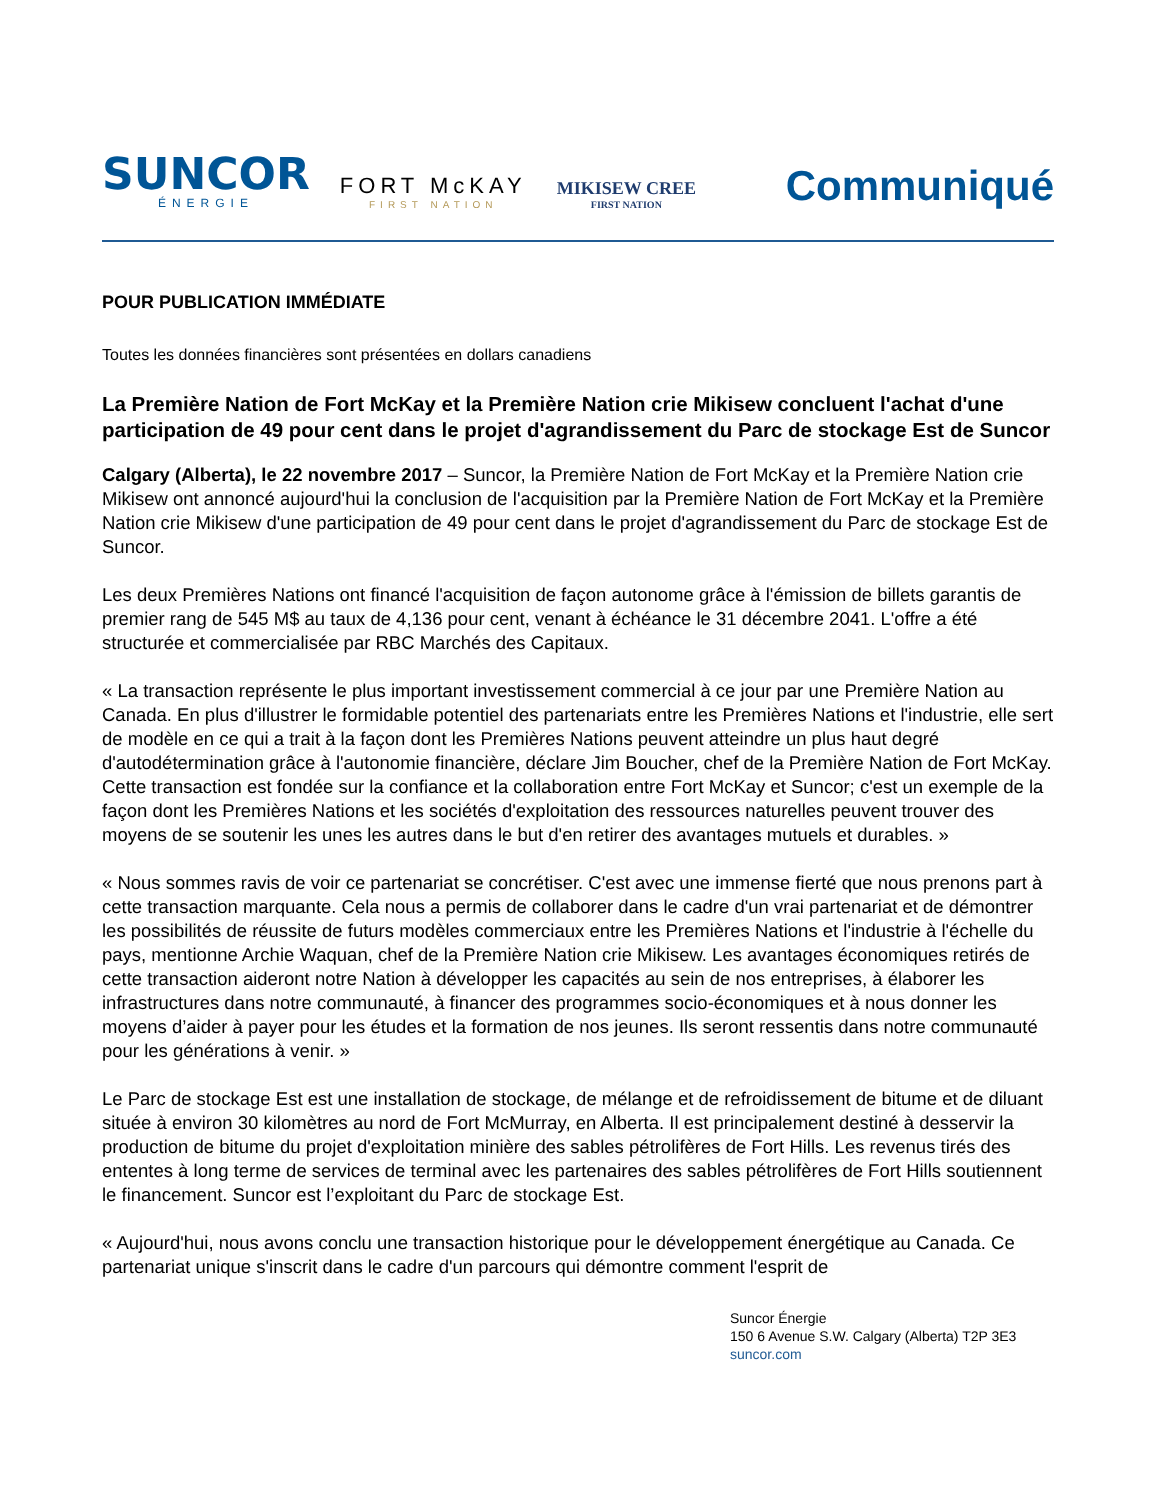SUNCOR
ÉNERGIE
FORT McKAY
FIRST NATION
MIKISEW CREE
FIRST NATION
Communiqué
POUR PUBLICATION IMMÉDIATE
Toutes les données financières sont présentées en dollars canadiens
La Première Nation de Fort McKay et la Première Nation crie Mikisew concluent l'achat d'une participation de 49 pour cent dans le projet d'agrandissement du Parc de stockage Est de Suncor
Calgary (Alberta), le 22 novembre 2017 – Suncor, la Première Nation de Fort McKay et la Première Nation crie Mikisew ont annoncé aujourd'hui la conclusion de l'acquisition par la Première Nation de Fort McKay et la Première Nation crie Mikisew d'une participation de 49 pour cent dans le projet d'agrandissement du Parc de stockage Est de Suncor.
Les deux Premières Nations ont financé l'acquisition de façon autonome grâce à l'émission de billets garantis de premier rang de 545 M$ au taux de 4,136 pour cent, venant à échéance le 31 décembre 2041. L'offre a été structurée et commercialisée par RBC Marchés des Capitaux.
« La transaction représente le plus important investissement commercial à ce jour par une Première Nation au Canada. En plus d'illustrer le formidable potentiel des partenariats entre les Premières Nations et l'industrie, elle sert de modèle en ce qui a trait à la façon dont les Premières Nations peuvent atteindre un plus haut degré d'autodétermination grâce à l'autonomie financière, déclare Jim Boucher, chef de la Première Nation de Fort McKay. Cette transaction est fondée sur la confiance et la collaboration entre Fort McKay et Suncor; c'est un exemple de la façon dont les Premières Nations et les sociétés d'exploitation des ressources naturelles peuvent trouver des moyens de se soutenir les unes les autres dans le but d'en retirer des avantages mutuels et durables. »
« Nous sommes ravis de voir ce partenariat se concrétiser. C'est avec une immense fierté que nous prenons part à cette transaction marquante. Cela nous a permis de collaborer dans le cadre d'un vrai partenariat et de démontrer les possibilités de réussite de futurs modèles commerciaux entre les Premières Nations et l'industrie à l'échelle du pays, mentionne Archie Waquan, chef de la Première Nation crie Mikisew. Les avantages économiques retirés de cette transaction aideront notre Nation à développer les capacités au sein de nos entreprises, à élaborer les infrastructures dans notre communauté, à financer des programmes socio-économiques et à nous donner les moyens d’aider à payer pour les études et la formation de nos jeunes. Ils seront ressentis dans notre communauté pour les générations à venir. »
Le Parc de stockage Est est une installation de stockage, de mélange et de refroidissement de bitume et de diluant située à environ 30 kilomètres au nord de Fort McMurray, en Alberta. Il est principalement destiné à desservir la production de bitume du projet d'exploitation minière des sables pétrolifères de Fort Hills. Les revenus tirés des ententes à long terme de services de terminal avec les partenaires des sables pétrolifères de Fort Hills soutiennent le financement. Suncor est l’exploitant du Parc de stockage Est.
« Aujourd'hui, nous avons conclu une transaction historique pour le développement énergétique au Canada. Ce partenariat unique s'inscrit dans le cadre d'un parcours qui démontre comment l'esprit de
Suncor Énergie
150 6 Avenue S.W. Calgary (Alberta) T2P 3E3
suncor.com